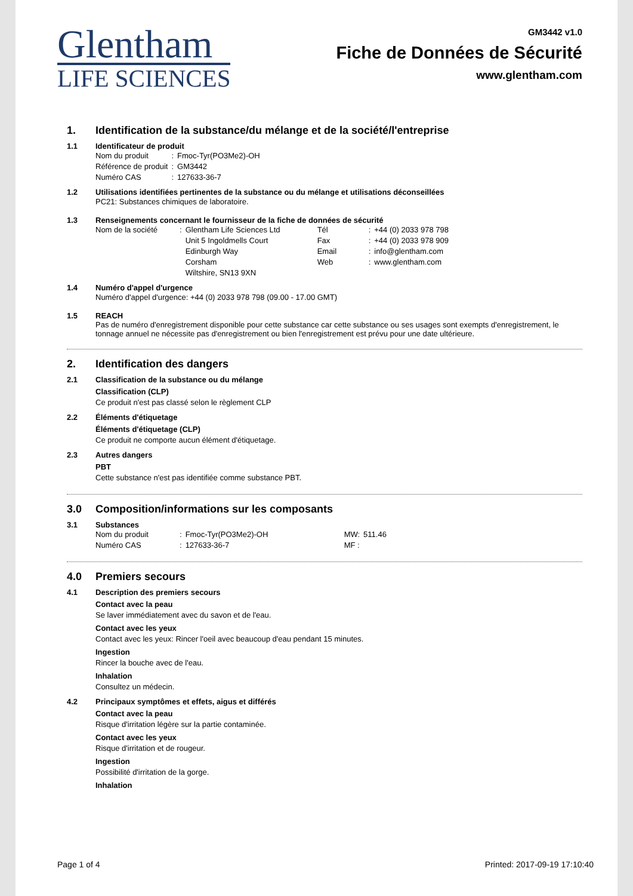Glentham
LIFE SCIENCES
GM3442 v1.0
Fiche de Données de Sécurité
www.glentham.com
1. Identification de la substance/du mélange et de la société/l'entreprise
1.1 Identificateur de produit
| Nom du produit | : | Fmoc-Tyr(PO3Me2)-OH |
| Référence de produit | : | GM3442 |
| Numéro CAS | : | 127633-36-7 |
1.2 Utilisations identifiées pertinentes de la substance ou du mélange et utilisations déconseillées
PC21: Substances chimiques de laboratoire.
1.3 Renseignements concernant le fournisseur de la fiche de données de sécurité
| Nom de la société | : | Glentham Life Sciences Ltd Unit 5 Ingoldmells Court Edinburgh Way Corsham Wiltshire, SN13 9XN | Tél Fax Email Web | : : : : | +44 (0) 2033 978 798 +44 (0) 2033 978 909 info@glentham.com www.glentham.com |
1.4 Numéro d'appel d'urgence
Numéro d'appel d'urgence: +44 (0) 2033 978 798 (09.00 - 17.00 GMT)
1.5 REACH
Pas de numéro d'enregistrement disponible pour cette substance car cette substance ou ses usages sont exempts d'enregistrement, le tonnage annuel ne nécessite pas d'enregistrement ou bien l'enregistrement est prévu pour une date ultérieure.
2. Identification des dangers
2.1 Classification de la substance ou du mélange
Classification (CLP)
Ce produit n'est pas classé selon le règlement CLP
2.2 Éléments d'étiquetage
Éléments d'étiquetage (CLP)
Ce produit ne comporte aucun élément d'étiquetage.
2.3 Autres dangers
PBT
Cette substance n'est pas identifiée comme substance PBT.
3.0 Composition/informations sur les composants
3.1 Substances
| Nom du produit | : | Fmoc-Tyr(PO3Me2)-OH | MW: | 511.46 |
| Numéro CAS | : | 127633-36-7 | MF : | |
4.0 Premiers secours
4.1 Description des premiers secours
Contact avec la peau
Se laver immédiatement avec du savon et de l'eau.
Contact avec les yeux
Contact avec les yeux: Rincer l'oeil avec beaucoup d'eau pendant 15 minutes.
Ingestion
Rincer la bouche avec de l'eau.
Inhalation
Consultez un médecin.
4.2 Principaux symptômes et effets, aigus et différés
Contact avec la peau
Risque d'irritation légère sur la partie contaminée.
Contact avec les yeux
Risque d'irritation et de rougeur.
Ingestion
Possibilité d'irritation de la gorge.
Inhalation
Page 1 of 4 Printed: 2017-09-19 17:10:40